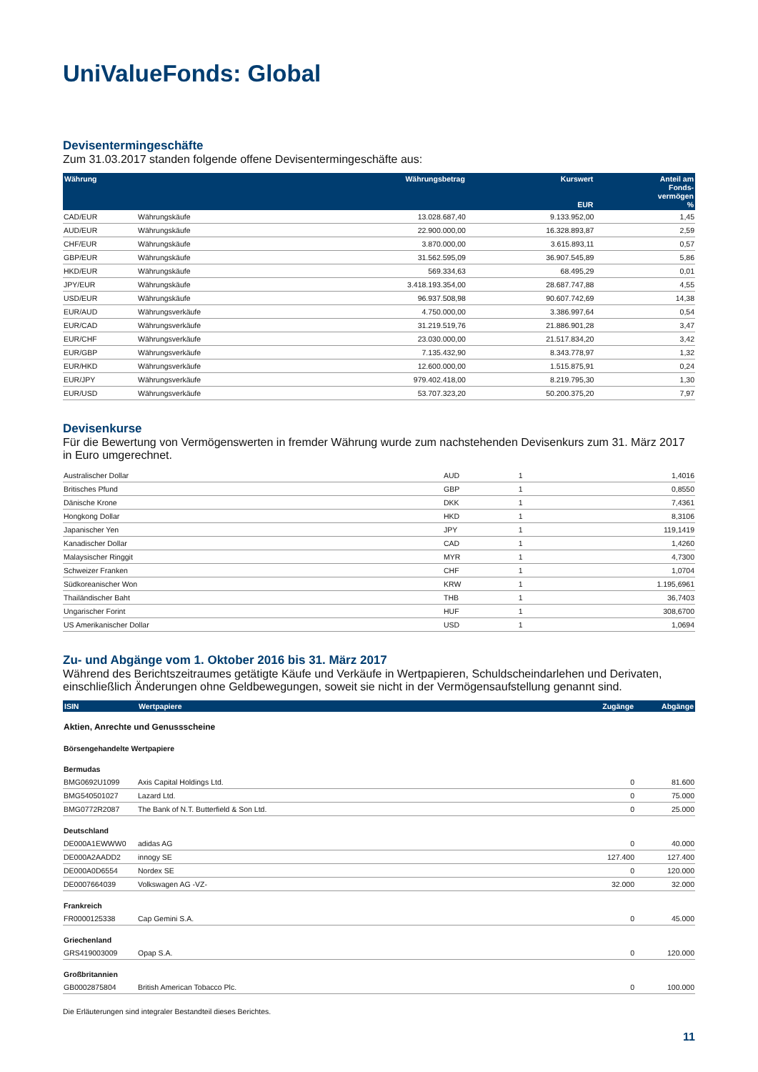UniValueFonds: Global
Devisentermingeschäfte
Zum 31.03.2017 standen folgende offene Devisentermingeschäfte aus:
| Währung | | Währungsbetrag | Kurswert EUR | Anteil am Fonds- vermögen % |
| --- | --- | --- | --- | --- |
| CAD/EUR | Währungskäufe | 13.028.687,40 | 9.133.952,00 | 1,45 |
| AUD/EUR | Währungskäufe | 22.900.000,00 | 16.328.893,87 | 2,59 |
| CHF/EUR | Währungskäufe | 3.870.000,00 | 3.615.893,11 | 0,57 |
| GBP/EUR | Währungskäufe | 31.562.595,09 | 36.907.545,89 | 5,86 |
| HKD/EUR | Währungskäufe | 569.334,63 | 68.495,29 | 0,01 |
| JPY/EUR | Währungskäufe | 3.418.193.354,00 | 28.687.747,88 | 4,55 |
| USD/EUR | Währungskäufe | 96.937.508,98 | 90.607.742,69 | 14,38 |
| EUR/AUD | Währungsverkäufe | 4.750.000,00 | 3.386.997,64 | 0,54 |
| EUR/CAD | Währungsverkäufe | 31.219.519,76 | 21.886.901,28 | 3,47 |
| EUR/CHF | Währungsverkäufe | 23.030.000,00 | 21.517.834,20 | 3,42 |
| EUR/GBP | Währungsverkäufe | 7.135.432,90 | 8.343.778,97 | 1,32 |
| EUR/HKD | Währungsverkäufe | 12.600.000,00 | 1.515.875,91 | 0,24 |
| EUR/JPY | Währungsverkäufe | 979.402.418,00 | 8.219.795,30 | 1,30 |
| EUR/USD | Währungsverkäufe | 53.707.323,20 | 50.200.375,20 | 7,97 |
Devisenkurse
Für die Bewertung von Vermögenswerten in fremder Währung wurde zum nachstehenden Devisenkurs zum 31. März 2017 in Euro umgerechnet.
| Australischer Dollar | AUD | 1 | 1,4016 |
| Britisches Pfund | GBP | 1 | 0,8550 |
| Dänische Krone | DKK | 1 | 7,4361 |
| Hongkong Dollar | HKD | 1 | 8,3106 |
| Japanischer Yen | JPY | 1 | 119,1419 |
| Kanadischer Dollar | CAD | 1 | 1,4260 |
| Malaysischer Ringgit | MYR | 1 | 4,7300 |
| Schweizer Franken | CHF | 1 | 1,0704 |
| Südkoreanischer Won | KRW | 1 | 1.195,6961 |
| Thailändischer Baht | THB | 1 | 36,7403 |
| Ungarischer Forint | HUF | 1 | 308,6700 |
| US Amerikanischer Dollar | USD | 1 | 1,0694 |
Zu- und Abgänge vom 1. Oktober 2016 bis 31. März 2017
Während des Berichtszeitraumes getätigte Käufe und Verkäufe in Wertpapieren, Schuldscheindarlehen und Derivaten, einschließlich Änderungen ohne Geldbewegungen, soweit sie nicht in der Vermögensaufstellung genannt sind.
| ISIN | Wertpapiere | Zugänge | Abgänge |
| --- | --- | --- | --- |
| Aktien, Anrechte und Genussscheine | | | |
| Börsengehandelte Wertpapiere | | | |
| Bermudas | | | |
| BMG0692U1099 | Axis Capital Holdings Ltd. | 0 | 81.600 |
| BMG540501027 | Lazard Ltd. | 0 | 75.000 |
| BMG0772R2087 | The Bank of N.T. Butterfield & Son Ltd. | 0 | 25.000 |
| Deutschland | | | |
| DE000A1EWWW0 | adidas AG | 0 | 40.000 |
| DE000A2AADD2 | innogy SE | 127.400 | 127.400 |
| DE000A0D6554 | Nordex SE | 0 | 120.000 |
| DE0007664039 | Volkswagen AG -VZ- | 32.000 | 32.000 |
| Frankreich | | | |
| FR0000125338 | Cap Gemini S.A. | 0 | 45.000 |
| Griechenland | | | |
| GRS419003009 | Opap S.A. | 0 | 120.000 |
| Großbritannien | | | |
| GB0002875804 | British American Tobacco Plc. | 0 | 100.000 |
Die Erläuterungen sind integraler Bestandteil dieses Berichtes.
11